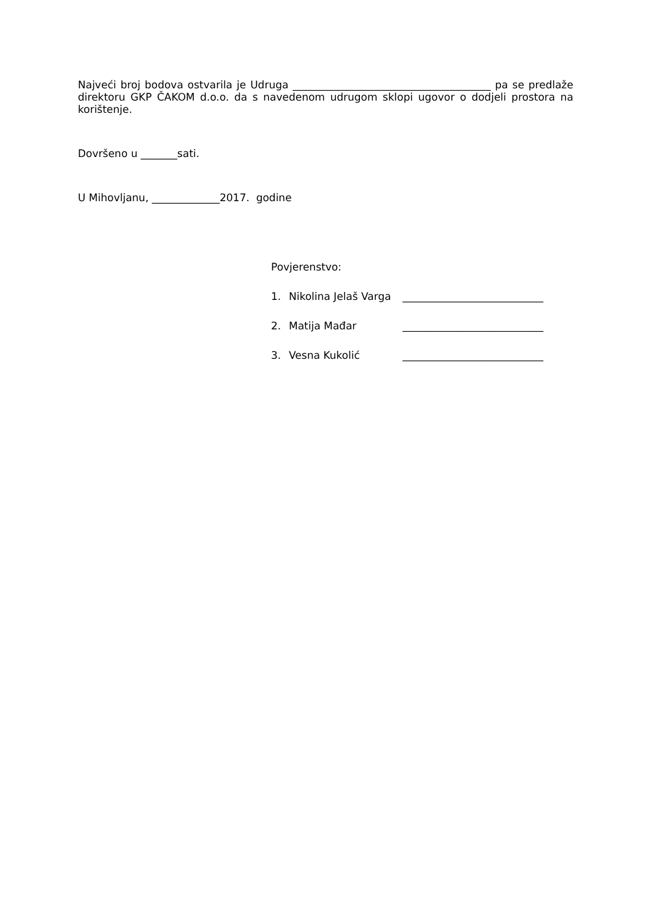Najveći broj bodova ostvarila je Udruga ______________________________________ pa se predlaže direktoru GKP ČAKOM d.o.o. da s navedenom udrugom sklopi ugovor o dodjeli prostora na korištenje.
Dovršeno u _______sati.
U Mihovljanu, _____________2017. godine
Povjerenstvo:
1. Nikolina Jelaš Varga ___________________________
2. Matija Mađar ___________________________
3. Vesna Kukolić ___________________________